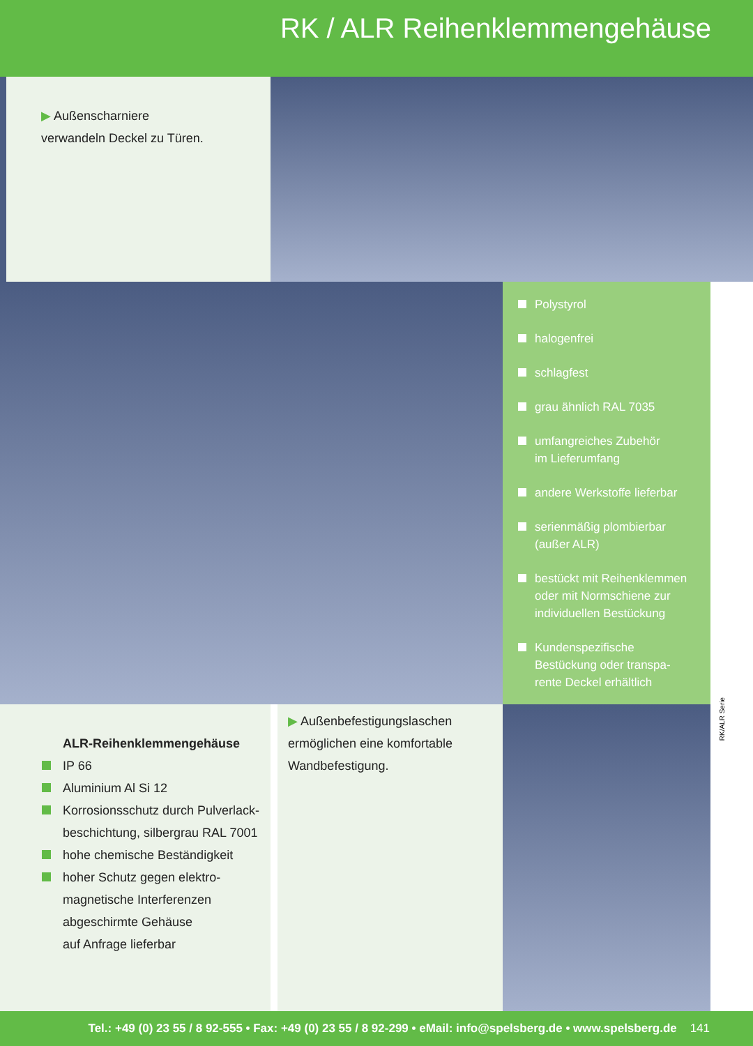RK / ALR Reihenklemmengehäuse
▶ Außenscharniere
verwandeln Deckel zu Türen.
Polystyrol
halogenfrei
schlagfest
grau ähnlich RAL 7035
umfangreiches Zubehör
im Lieferumfang
andere Werkstoffe lieferbar
serienmäßig plombierbar
(außer ALR)
bestückt mit Reihenklemmen
oder mit Normschiene zur
individuellen Bestückung
Kundenspezifische
Bestückung oder transpa-
rente Deckel erhältlich
ALR-Reihenklemmengehäuse
IP 66
Aluminium Al Si 12
Korrosionsschutz durch Pulverlack-
beschichtung, silbergrau RAL 7001
hohe chemische Beständigkeit
hoher Schutz gegen elektro-
magnetische Interferenzen
abgeschirmte Gehäuse
auf Anfrage lieferbar
▶ Außenbefestigungslaschen ermöglichen eine komfortable Wandbefestigung.
RK/ALR Serie
Tel.: +49 (0) 23 55 / 8 92-555 • Fax: +49 (0) 23 55 / 8 92-299 • eMail: info@spelsberg.de • www.spelsberg.de 141